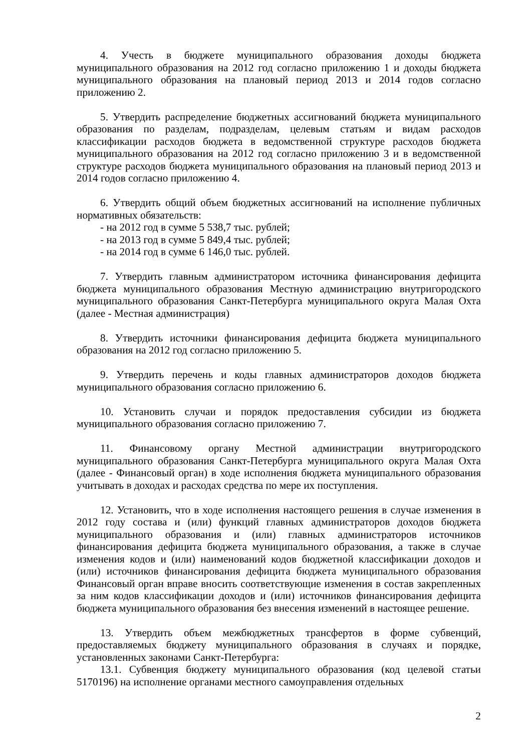4. Учесть в бюджете муниципального образования доходы бюджета муниципального образования на 2012 год согласно приложению 1 и доходы бюджета муниципального образования на плановый период 2013 и 2014 годов согласно приложению 2.
5. Утвердить распределение бюджетных ассигнований бюджета муниципального образования по разделам, подразделам, целевым статьям и видам расходов классификации расходов бюджета в ведомственной структуре расходов бюджета муниципального образования на 2012 год согласно приложению 3 и в ведомственной структуре расходов бюджета муниципального образования на плановый период 2013 и 2014 годов согласно приложению 4.
6. Утвердить общий объем бюджетных ассигнований на исполнение публичных нормативных обязательств:
- на 2012 год в сумме 5 538,7 тыс. рублей;
- на 2013 год в сумме 5 849,4 тыс. рублей;
- на 2014 год в сумме 6 146,0 тыс. рублей.
7. Утвердить главным администратором источника финансирования дефицита бюджета муниципального образования Местную администрацию внутригородского муниципального образования Санкт-Петербурга муниципального округа Малая Охта (далее - Местная администрация)
8. Утвердить источники финансирования дефицита бюджета муниципального образования на 2012 год согласно приложению 5.
9. Утвердить перечень и коды главных администраторов доходов бюджета муниципального образования согласно приложению 6.
10. Установить случаи и порядок предоставления субсидии из бюджета муниципального образования согласно приложению 7.
11. Финансовому органу Местной администрации внутригородского муниципального образования Санкт-Петербурга муниципального округа Малая Охта (далее - Финансовый орган) в ходе исполнения бюджета муниципального образования учитывать в доходах и расходах средства по мере их поступления.
12. Установить, что в ходе исполнения настоящего решения в случае изменения в 2012 году состава и (или) функций главных администраторов доходов бюджета муниципального образования и (или) главных администраторов источников финансирования дефицита бюджета муниципального образования, а также в случае изменения кодов и (или) наименований кодов бюджетной классификации доходов и (или) источников финансирования дефицита бюджета муниципального образования Финансовый орган вправе вносить соответствующие изменения в состав закрепленных за ним кодов классификации доходов и (или) источников финансирования дефицита бюджета муниципального образования без внесения изменений в настоящее решение.
13. Утвердить объем межбюджетных трансфертов в форме субвенций, предоставляемых бюджету муниципального образования в случаях и порядке, установленных законами Санкт-Петербурга:
13.1. Субвенция бюджету муниципального образования (код целевой статьи 5170196) на исполнение органами местного самоуправления отдельных
2